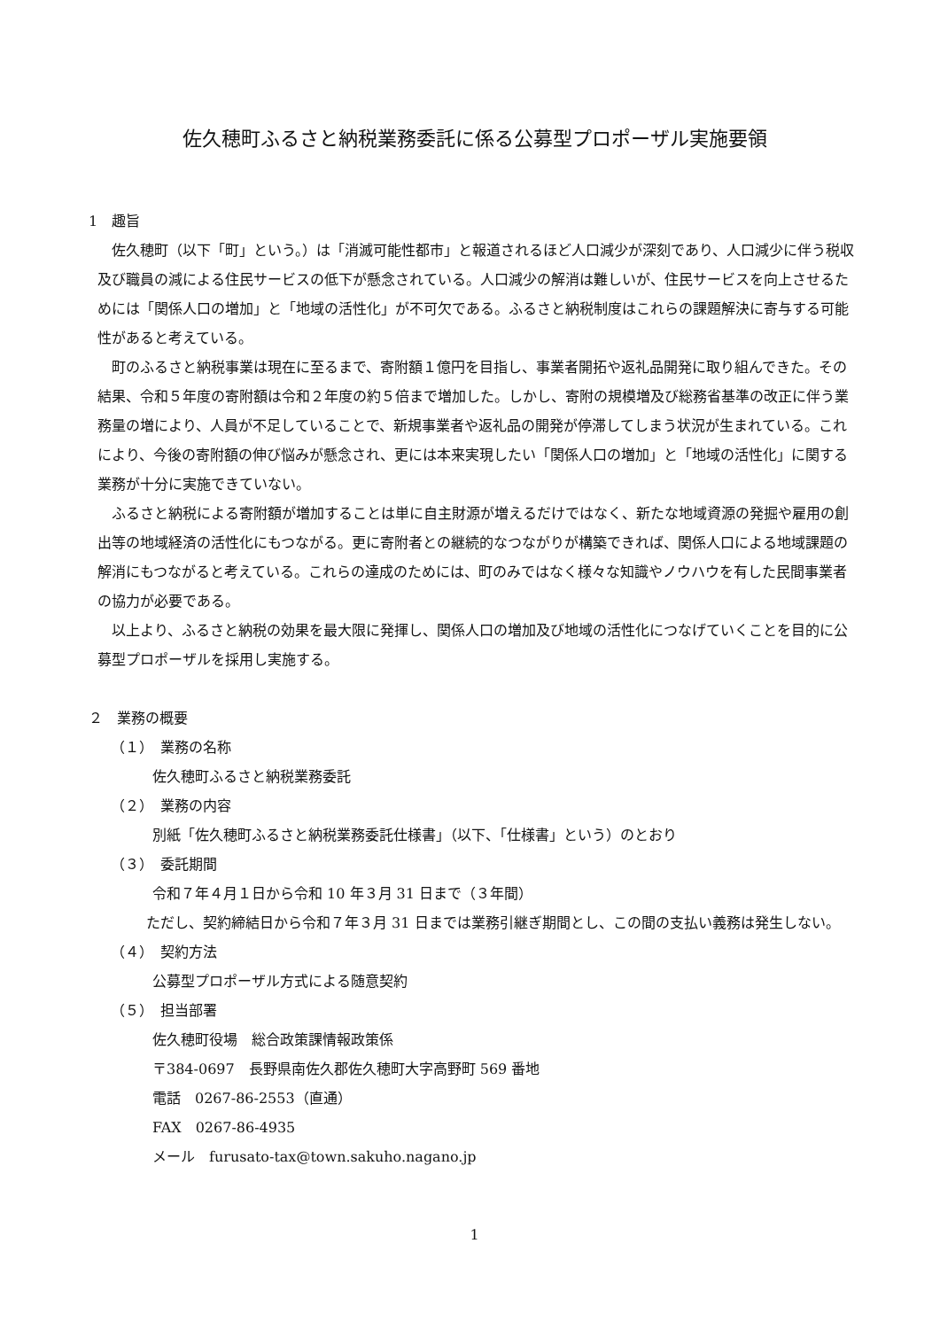佐久穂町ふるさと納税業務委託に係る公募型プロポーザル実施要領
1　趣旨
佐久穂町（以下「町」という。）は「消滅可能性都市」と報道されるほど人口減少が深刻であり、人口減少に伴う税収及び職員の減による住民サービスの低下が懸念されている。人口減少の解消は難しいが、住民サービスを向上させるためには「関係人口の増加」と「地域の活性化」が不可欠である。ふるさと納税制度はこれらの課題解決に寄与する可能性があると考えている。
町のふるさと納税事業は現在に至るまで、寄附額１億円を目指し、事業者開拓や返礼品開発に取り組んできた。その結果、令和５年度の寄附額は令和２年度の約５倍まで増加した。しかし、寄附の規模増及び総務省基準の改正に伴う業務量の増により、人員が不足していることで、新規事業者や返礼品の開発が停滞してしまう状況が生まれている。これにより、今後の寄附額の伸び悩みが懸念され、更には本来実現したい「関係人口の増加」と「地域の活性化」に関する業務が十分に実施できていない。
ふるさと納税による寄附額が増加することは単に自主財源が増えるだけではなく、新たな地域資源の発掘や雇用の創出等の地域経済の活性化にもつながる。更に寄附者との継続的なつながりが構築できれば、関係人口による地域課題の解消にもつながると考えている。これらの達成のためには、町のみではなく様々な知識やノウハウを有した民間事業者の協力が必要である。
以上より、ふるさと納税の効果を最大限に発揮し、関係人口の増加及び地域の活性化につなげていくことを目的に公募型プロポーザルを採用し実施する。
２　業務の概要
（１）　業務の名称
佐久穂町ふるさと納税業務委託
（２）　業務の内容
別紙「佐久穂町ふるさと納税業務委託仕様書」（以下、「仕様書」という）のとおり
（３）　委託期間
令和７年４月１日から令和 10 年３月 31 日まで（３年間）
ただし、契約締結日から令和７年３月 31 日までは業務引継ぎ期間とし、この間の支払い義務は発生しない。
（４）　契約方法
公募型プロポーザル方式による随意契約
（５）　担当部署
佐久穂町役場　総合政策課情報政策係
〒384-0697　長野県南佐久郡佐久穂町大字高野町 569 番地
電話　0267-86-2553（直通）
FAX　0267-86-4935
メール　furusato-tax@town.sakuho.nagano.jp
1